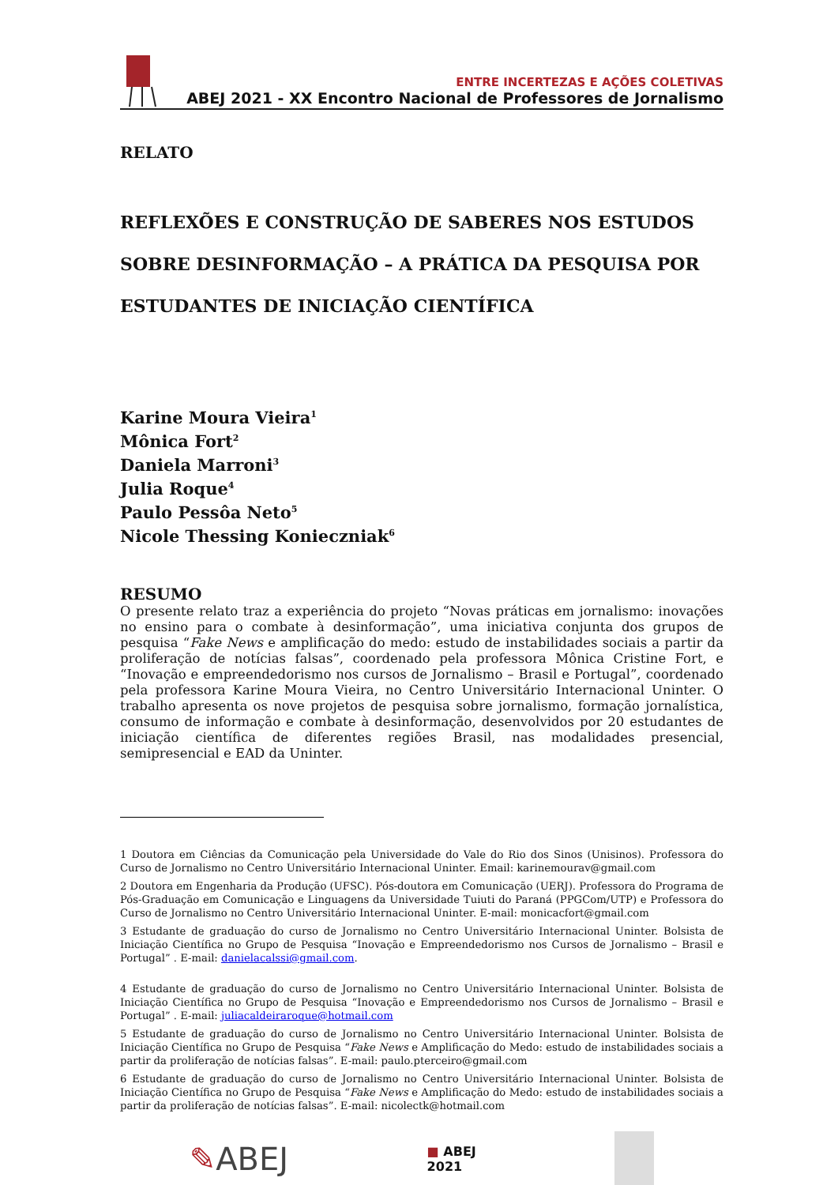ENTRE INCERTEZAS E AÇÕES COLETIVAS
ABEJ 2021 - XX Encontro Nacional de Professores de Jornalismo
RELATO
REFLEXÕES E CONSTRUÇÃO DE SABERES NOS ESTUDOS SOBRE DESINFORMAÇÃO – A PRÁTICA DA PESQUISA POR ESTUDANTES DE INICIAÇÃO CIENTÍFICA
Karine Moura Vieira<sup>1</sup>
Mônica Fort<sup>2</sup>
Daniela Marroni<sup>3</sup>
Julia Roque<sup>4</sup>
Paulo Pessôa Neto<sup>5</sup>
Nicole Thessing Konieczniak<sup>6</sup>
RESUMO
O presente relato traz a experiência do projeto “Novas práticas em jornalismo: inovações no ensino para o combate à desinformação”, uma iniciativa conjunta dos grupos de pesquisa “Fake News e amplificação do medo: estudo de instabilidades sociais a partir da proliferação de notícias falsas”, coordenado pela professora Mônica Cristine Fort, e “Inovação e empreendedorismo nos cursos de Jornalismo – Brasil e Portugal”, coordenado pela professora Karine Moura Vieira, no Centro Universitário Internacional Uninter. O trabalho apresenta os nove projetos de pesquisa sobre jornalismo, formação jornalística, consumo de informação e combate à desinformação, desenvolvidos por 20 estudantes de iniciação científica de diferentes regiões Brasil, nas modalidades presencial, semipresencial e EAD da Uninter.
1 Doutora em Ciências da Comunicação pela Universidade do Vale do Rio dos Sinos (Unisinos). Professora do Curso de Jornalismo no Centro Universitário Internacional Uninter. Email: karinemourav@gmail.com
2 Doutora em Engenharia da Produção (UFSC). Pós-doutora em Comunicação (UERJ). Professora do Programa de Pós-Graduação em Comunicação e Linguagens da Universidade Tuiuti do Paraná (PPGCom/UTP) e Professora do Curso de Jornalismo no Centro Universitário Internacional Uninter. E-mail: monicacfort@gmail.com
3 Estudante de graduação do curso de Jornalismo no Centro Universitário Internacional Uninter. Bolsista de Iniciação Científica no Grupo de Pesquisa “Inovação e Empreendedorismo nos Cursos de Jornalismo – Brasil e Portugal” . E-mail: danielacalssi@gmail.com.
4 Estudante de graduação do curso de Jornalismo no Centro Universitário Internacional Uninter. Bolsista de Iniciação Científica no Grupo de Pesquisa “Inovação e Empreendedorismo nos Cursos de Jornalismo – Brasil e Portugal” . E-mail: juliacaldeiraroque@hotmail.com
5 Estudante de graduação do curso de Jornalismo no Centro Universitário Internacional Uninter. Bolsista de Iniciação Científica no Grupo de Pesquisa “Fake News e Amplificação do Medo: estudo de instabilidades sociais a partir da proliferação de notícias falsas”. E-mail: paulo.pterceiro@gmail.com
6 Estudante de graduação do curso de Jornalismo no Centro Universitário Internacional Uninter. Bolsista de Iniciação Científica no Grupo de Pesquisa “Fake News e Amplificação do Medo: estudo de instabilidades sociais a partir da proliferação de notícias falsas”. E-mail: nicolectk@hotmail.com
✎ABEJ
■ ABEJ
2021